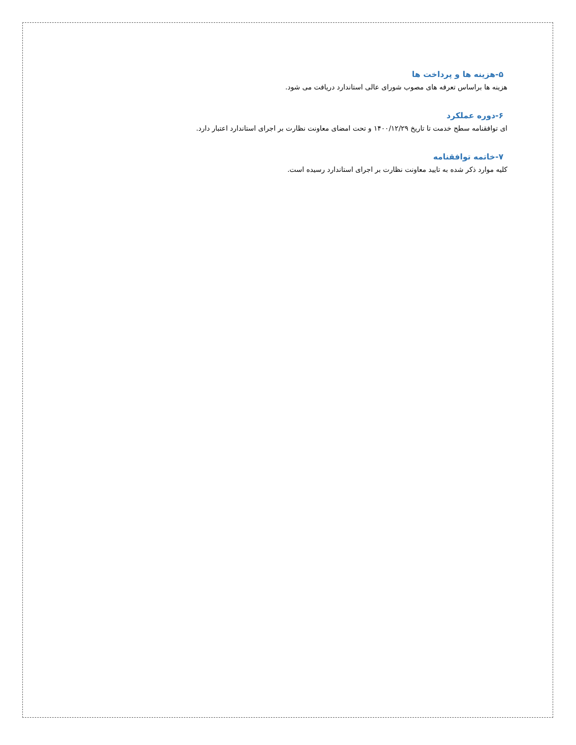۵-هزینه ها و پرداخت ها
هزینه ها براساس تعرفه های مصوب شورای عالی استاندارد دریافت می شود.
۶-دوره عملکرد
ای توافقنامه سطح خدمت تا تاریخ ۱۴۰۰/۱۲/۲۹ و تحت امضای معاونت نظارت بر اجرای استاندارد اعتبار دارد.
۷-خاتمه توافقنامه
کلیه موارد ذکر شده به تایید معاونت نظارت بر اجرای استاندارد رسیده است.